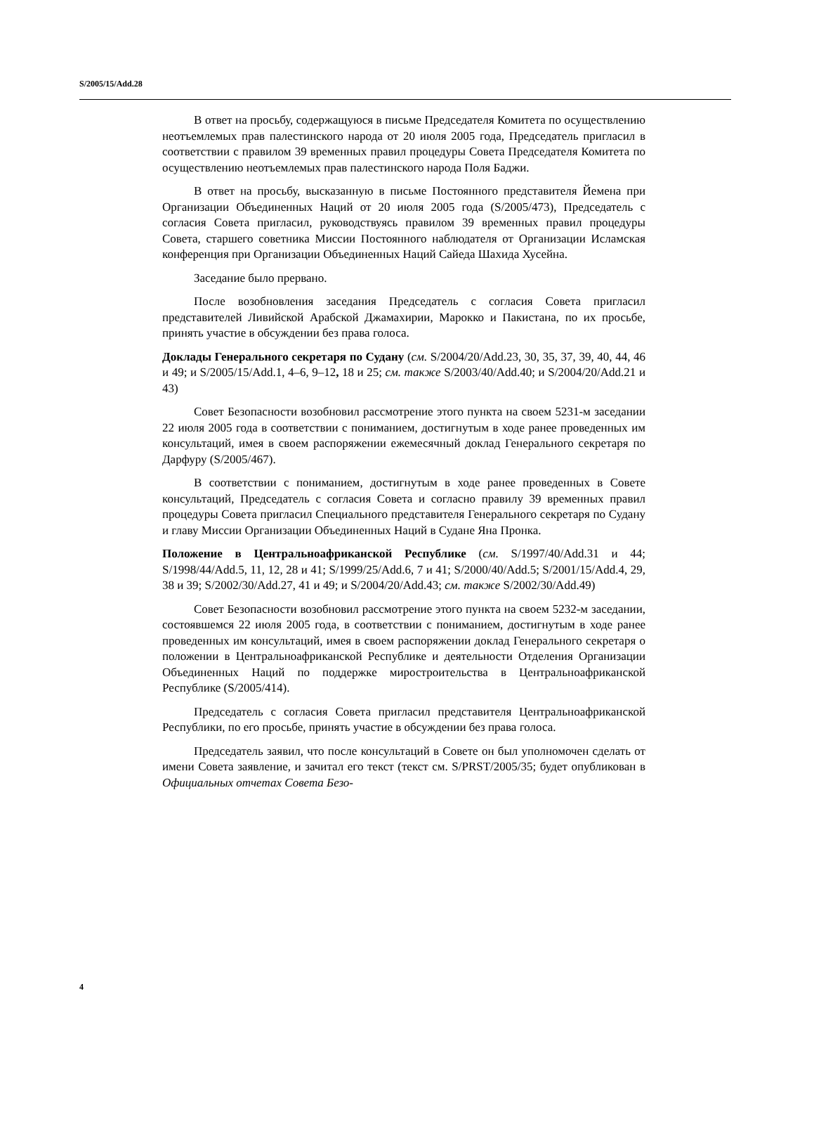S/2005/15/Add.28
В ответ на просьбу, содержащуюся в письме Председателя Комитета по осуществлению неотъемлемых прав палестинского народа от 20 июля 2005 года, Председатель пригласил в соответствии с правилом 39 временных правил процедуры Совета Председателя Комитета по осуществлению неотъемлемых прав палестинского народа Поля Баджи.
В ответ на просьбу, высказанную в письме Постоянного представителя Йемена при Организации Объединенных Наций от 20 июля 2005 года (S/2005/473), Председатель с согласия Совета пригласил, руководствуясь правилом 39 временных правил процедуры Совета, старшего советника Миссии Постоянного наблюдателя от Организации Исламская конференция при Организации Объединенных Наций Сайеда Шахида Хусейна.
Заседание было прервано.
После возобновления заседания Председатель с согласия Совета пригласил представителей Ливийской Арабской Джамахирии, Марокко и Пакистана, по их просьбе, принять участие в обсуждении без права голоса.
Доклады Генерального секретаря по Судану (см. S/2004/20/Add.23, 30, 35, 37, 39, 40, 44, 46 и 49; и S/2005/15/Add.1, 4–6, 9–12, 18 и 25; см. также S/2003/40/Add.40; и S/2004/20/Add.21 и 43)
Совет Безопасности возобновил рассмотрение этого пункта на своем 5231-м заседании 22 июля 2005 года в соответствии с пониманием, достигнутым в ходе ранее проведенных им консультаций, имея в своем распоряжении ежемесячный доклад Генерального секретаря по Дарфуру (S/2005/467).
В соответствии с пониманием, достигнутым в ходе ранее проведенных в Совете консультаций, Председатель с согласия Совета и согласно правилу 39 временных правил процедуры Совета пригласил Специального представителя Генерального секретаря по Судану и главу Миссии Организации Объединенных Наций в Судане Яна Пронка.
Положение в Центральноафриканской Республике (см. S/1997/40/Add.31 и 44; S/1998/44/Add.5, 11, 12, 28 и 41; S/1999/25/Add.6, 7 и 41; S/2000/40/Add.5; S/2001/15/Add.4, 29, 38 и 39; S/2002/30/Add.27, 41 и 49; и S/2004/20/Add.43; см. также S/2002/30/Add.49)
Совет Безопасности возобновил рассмотрение этого пункта на своем 5232-м заседании, состоявшемся 22 июля 2005 года, в соответствии с пониманием, достигнутым в ходе ранее проведенных им консультаций, имея в своем распоряжении доклад Генерального секретаря о положении в Центральноафриканской Республике и деятельности Отделения Организации Объединенных Наций по поддержке миростроительства в Центральноафриканской Республике (S/2005/414).
Председатель с согласия Совета пригласил представителя Центральноафриканской Республики, по его просьбе, принять участие в обсуждении без права голоса.
Председатель заявил, что после консультаций в Совете он был уполномочен сделать от имени Совета заявление, и зачитал его текст (текст см. S/PRST/2005/35; будет опубликован в Официальных отчетах Совета Безо-
4